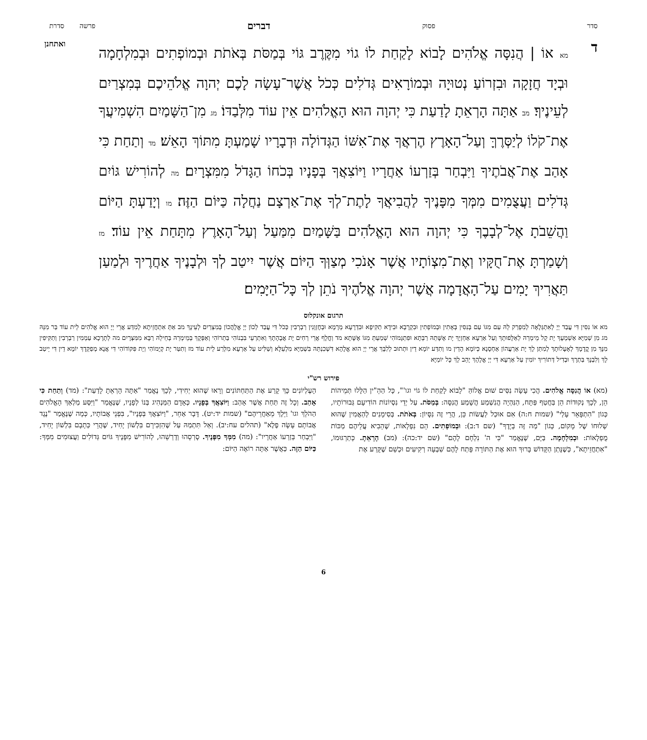סדר פסוק דברים פרשה סדרת
ד
מא אוֹ | הֲנִסָּה אֱלֹהִים לָבוֹא לָקַחַת לוֹ גוֹי מִקֶּרֶב גּוֹי בְּמַסֹּת בְּאֹתֹת וּבְמוֹפְתִים וּבְמִלְחָמָה וּבְיָד חֲזָקָה וּבִזְרוֹעַ נְטוּיָה וּבְמוֹרָאִים גְּדֹלִים כְּכֹל אֲשֶׁר־עָשָׂה לָכֶם יְהוָה אֱלֹהֵיכֶם בְּמִצְרַיִם לְעֵינֶיךָ׃ מב אַתָּה הָרְאֵתָ לָדַעַת כִּי יְהוָה הוּא הָאֱלֹהִים אֵין עוֹד מִלְּבַדּוֹ׃ מג מִן־הַשָּׁמַיִם הִשְׁמִיעֲךָ אֶת־קֹלוֹ לְיַסְּרֶךָּ וְעַל־הָאָרֶץ הֶרְאֲךָ אֶת־אִשּׁוֹ הַגְּדוֹלָה וּדְבָרָיו שָׁמַעְתָּ מִתּוֹךְ הָאֵשׁ׃ מד וְתַחַת כִּי אָהַב אֶת־אֲבֹתֶיךָ וַיִּבְחַר בְּזַרְעוֹ אַחֲרָיו וַיּוֹצִאֲךָ בְּפָנָיו בְּכֹחוֹ הַגָּדֹל מִמִּצְרָיִם׃ מה לְהוֹרִישׁ גּוֹיִם גְּדֹלִים וַעֲצֻמִים מִמְּךָ מִפָּנֶיךָ לַהֲבִיאֲךָ לָתֶת־לְךָ אֶת־אַרְצָם נַחֲלָה כַּיּוֹם הַזֶּה׃ מו וְיָדַעְתָּ הַיּוֹם וַהֲשֵׁבֹתָ אֶל־לְבָבֶךָ כִּי יְהוָה הוּא הָאֱלֹהִים בַּשָּׁמַיִם מִמַּעַל וְעַל־הָאָרֶץ מִתָּחַת אֵין עוֹד׃ מז וְשָׁמַרְתָּ אֶת־חֻקָּיו וְאֶת־מִצְוֹתָיו אֲשֶׁר אָנֹכִי מְצַוְּךָ הַיּוֹם אֲשֶׁר יִיטַב לְךָ וּלְבָנֶיךָ אַחֲרֶיךָ וּלְמַעַן תַּאֲרִיךְ יָמִים עַל־הָאֲדָמָה אֲשֶׁר יְהוָה אֱלֹהֶיךָ נֹתֵן לְךָ כָּל־הַיָּמִים׃
ואתחנן
תרגום אונקלוס
מא אוֹ נִסִּין דִּי עֲבַד יְיָ לְאִתְגְּלָאָה לְמִפְרַק לֵהּ עַם מִגּוֹ עַם בְּנִסִּין בְּאָתִין וּבְמוֹפְתִין וּבִקְרָבָא וּבִידָא תַקִּיפָא וּבִדְרָעָא מְרָמָא וּבְחֶזְוָנִין רַבְרְבִין כְּכֹל דִּי עֲבַד לְכוֹן יְיָ אֱלָהֲכוֹן בְּמִצְרַיִם לְעֵינָךְ מב אַתְּ אִתְחֲזֵיתָא לְמִדַּע אֲרֵי יְיָ הוּא אֱלֹהִים לֵית עוֹד בַּר מִנֵּהּ מג מִן שְׁמַיָּא אַשְׁמְעָךְ יָת קָל מֵימְרֵהּ לְאַלָּפוּתָךְ וְעַל אַרְעָא אַחְזְיָךְ יָת אֶשָּׁתֵהּ רַבְּתָא וּפִתְגָּמוֹהִי שְׁמַעְתְּ מִגּוֹ אֶשָּׁתָא מד וְחֳלָף אֲרֵי רְחִים יָת אֲבָהָתָךְ וְאִתְרְעֵי בִּבְנוֹהִי בַּתְרוֹהִי וְאַפְּקָךְ בְּמֵימְרֵהּ בְּחֵילֵהּ רַבָּא מִמִּצְרָיִם מה לְתָרָכָא עַמְמִין רַבְרְבִין וְתַקִּיפִין מִנָּךְ מִן קֳדָמָךְ לְאָעָלוּתָךְ לְמִתַּן לָךְ יָת אַרְעֲהוֹן אַחְסָנָא כְּיוֹמָא הָדֵין מו וְתִדַּע יוֹמָא דֵין וּתְתוּב לְלִבָּךְ אֲרֵי יְיָ הוּא אֱלָהָא דִּשְׁכִנְתֵּהּ בִּשְׁמַיָּא מִלְעֵלָּא וְשַׁלִּיט עַל אַרְעָא מִלְּרַע לֵית עוֹד מז וְתִטַּר יָת קְיָמוֹהִי וְיָת פִּקּוֹדוֹהִי דִּי אֲנָא מְפַקֵּדָךְ יוֹמָא דֵין דִּי יֵיטַב לָךְ וְלִבְנָךְ בַּתְרָךְ וּבְדִיל דְּתוֹרִיךְ יוֹמִין עַל אַרְעָא דִּי יְיָ אֱלָהָךְ יָהֵב לָךְ כָּל יוֹמַיָּא
פירוש רש"י
(מא) אוֹ הֲנִסָּה אֱלֹהִים. הֲכִי עָשָׂה נִסִּים שׁוּם אֱלוֹהַּ "לָבוֹא לָקַחַת לוֹ גוֹי וגו'", כָּל הַהֵ"ין הַלָּלוּ תְּמֵיהוֹת הֵן, לְכָךְ נְקוּדוֹת הֵן בַּחֲטַף פַּתָּח, הַנִּהְיָה הֲנִשְׁמַע הֲשָׁמַע הֲנִסָּה: בְּמַסֹּת. עַל יְדֵי נִסְיוֹנוֹת הוֹדִיעָם גְּבוּרוֹתָיו, כְּגוֹן "הִתְפָּאֵר עָלַי" (שמות ח:ה) אִם אוּכַל לַעֲשׂוֹת כֵּן, הֲרֵי זֶה נִסָּיוֹן: בְּאֹתֹת. בְּסִימָנִים לְהַאֲמִין שֶׁהוּא שְׁלוּחוֹ שֶׁל מָקוֹם, כְּגוֹן "מַה זֶּה בְיָדֶךָ" (שם ד:ב): וּבְמוֹפְתִים. הֵם נִפְלָאוֹת, שֶׁהֵבִיא עֲלֵיהֶם מַכּוֹת מֻפְלָאוֹת: וּבְמִלְחָמָה. בַּיָּם, שֶׁנֶּאֱמַר "כִּי ה' נִלְחָם לָהֶם" (שם יד:כה): (מב) הָרְאֵתָ. כְּתַרְגּוּמוֹ, "אִתְחֲזֵיתָא", כְּשֶׁנָּתַן הַקָּדוֹשׁ בָּרוּךְ הוּא אֶת הַתּוֹרָה פָּתַח לָהֶם שִׁבְעָה רְקִיעִים וּכְשֵׁם שֶׁקָּרַע אֶת
הָעֶלְיוֹנִים כָּךְ קָרַע אֶת הַתַּחְתּוֹנִים וְרָאוּ שֶׁהוּא יְחִידִי, לְכָךְ נֶאֱמַר "אַתָּה הָרְאֵתָ לָדַעַת": (מד) וְתַחַת כִּי אָהַב. וְכָל זֶה תַּחַת אֲשֶׁר אָהַב: וַיּוֹצִאֲךָ בְּפָנָיו. כְּאָדָם הַמַּנְהִיג בְּנוֹ לְפָנָיו, שֶׁנֶּאֱמַר "וַיִּסַּע מַלְאַךְ הָאֱלֹהִים הַהֹלֵךְ וגו' וַיֵּלֶךְ מֵאַחֲרֵיהֶם" (שמות יד:יט). דָּבָר אַחֵר, "וַיּוֹצִאֲךָ בְּפָנָיו", בִּפְנֵי אֲבוֹתָיו, כְּמָה שֶׁנֶּאֱמַר "נֶגֶד אֲבוֹתָם עָשָׂה פֶלֶא" (תהלים עח:יב). וְאַל תִּתְמַהּ עַל שֶׁהִזְכִּירָם בִּלְשׁוֹן יָחִיד, שֶׁהֲרֵי כְּתָבָם בִּלְשׁוֹן יָחִיד, "וַיִּבְחַר בְּזַרְעוֹ אַחֲרָיו": (מה) מִמְּךָ מִפָּנֶיךָ. סָרְסֵהוּ וְדָרְשֵׁהוּ, לְהוֹרִישׁ מִפָּנֶיךָ גּוֹיִם גְּדוֹלִים וַעֲצוּמִים מִמְּךָ: כַּיּוֹם הַזֶּה. כַּאֲשֶׁר אַתָּה רוֹאֶה הַיּוֹם:
6